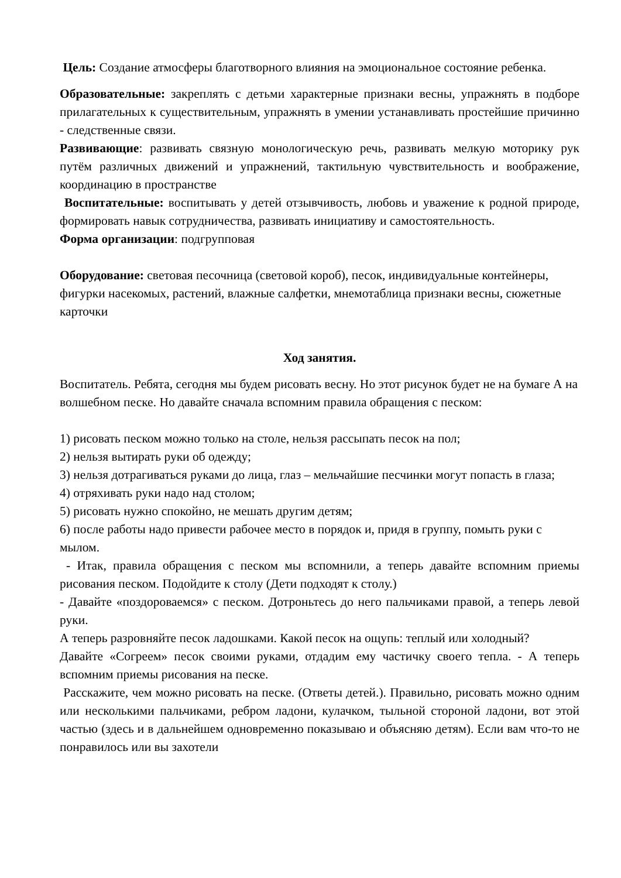Цель: Создание атмосферы благотворного влияния на эмоциональное состояние ребенка.
Образовательные: закреплять с детьми характерные признаки весны, упражнять в подборе прилагательных к существительным, упражнять в умении устанавливать простейшие причинно - следственные связи.
Развивающие: развивать связную монологическую речь, развивать мелкую моторику рук путём различных движений и упражнений, тактильную чувствительность и воображение, координацию в пространстве
Воспитательные: воспитывать у детей отзывчивость, любовь и уважение к родной природе, формировать навык сотрудничества, развивать инициативу и самостоятельность.
Форма организации: подгрупповая
Оборудование: световая песочница (световой короб), песок, индивидуальные контейнеры, фигурки насекомых, растений, влажные салфетки, мнемотаблица признаки весны, сюжетные карточки
Ход занятия.
Воспитатель. Ребята, сегодня мы будем рисовать весну. Но этот рисунок будет не на бумаге А на волшебном песке. Но давайте сначала вспомним правила обращения с песком:
1) рисовать песком можно только на столе, нельзя рассыпать песок на пол;
2) нельзя вытирать руки об одежду;
3) нельзя дотрагиваться руками до лица, глаз – мельчайшие песчинки могут попасть в глаза;
4) отряхивать руки надо над столом;
5) рисовать нужно спокойно, не мешать другим детям;
6) после работы надо привести рабочее место в порядок и, придя в группу, помыть руки с мылом.
- Итак, правила обращения с песком мы вспомнили, а теперь давайте вспомним приемы рисования песком. Подойдите к столу (Дети подходят к столу.)
- Давайте «поздороваемся» с песком. Дотроньтесь до него пальчиками правой, а теперь левой руки.
А теперь разровняйте песок ладошками. Какой песок на ощупь: теплый или холодный?
Давайте «Согреем» песок своими руками, отдадим ему частичку своего тепла. - А теперь вспомним приемы рисования на песке.
Расскажите, чем можно рисовать на песке. (Ответы детей.). Правильно, рисовать можно одним или несколькими пальчиками, ребром ладони, кулачком, тыльной стороной ладони, вот этой частью (здесь и в дальнейшем одновременно показываю и объясняю детям). Если вам что-то не понравилось или вы захотели